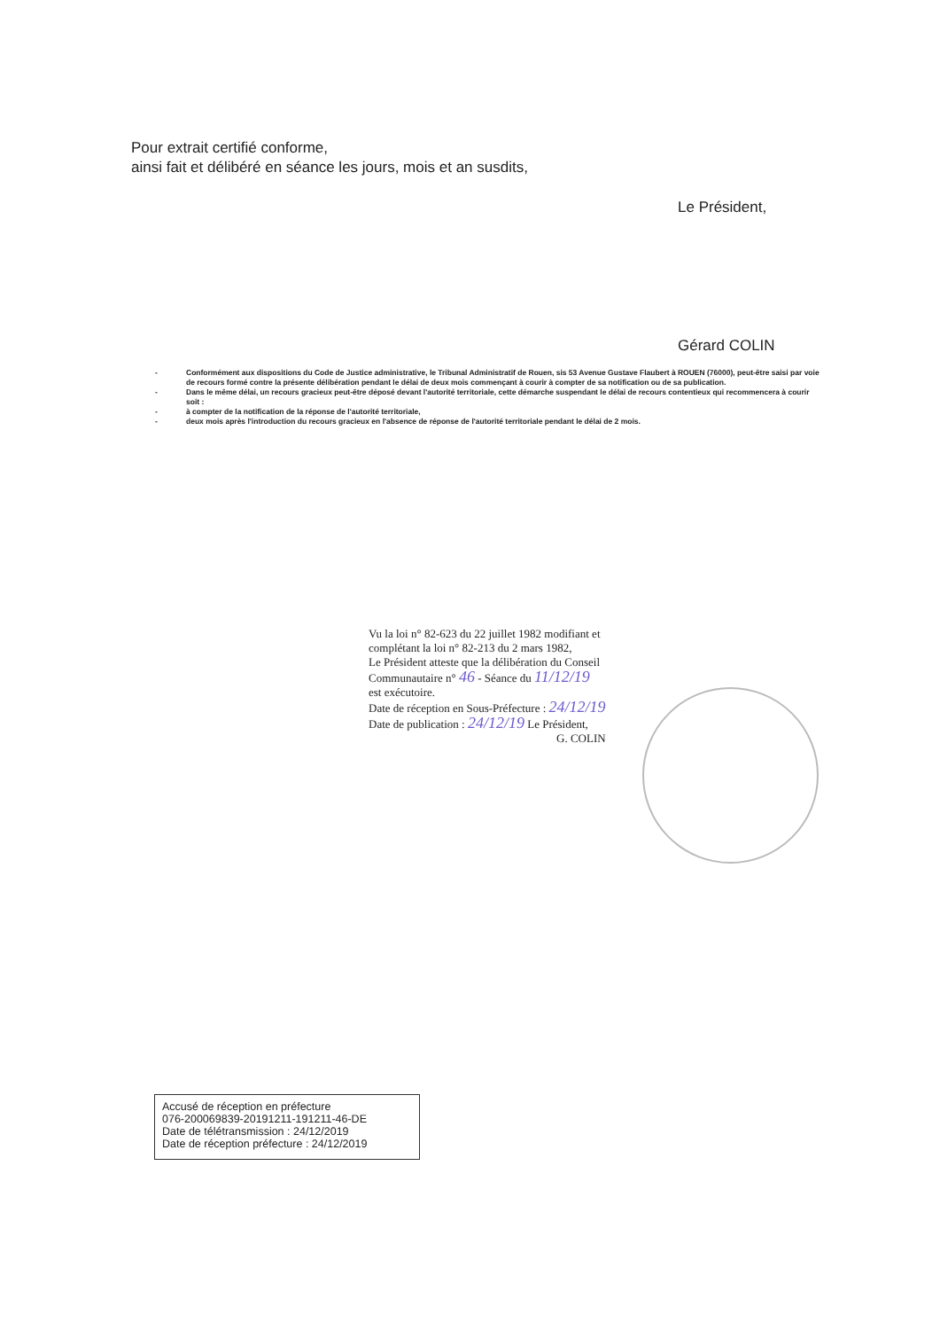Pour extrait certifié conforme,
ainsi fait et délibéré en séance les jours, mois et an susdits,
Le Président,
Gérard COLIN
- Conformément aux dispositions du Code de Justice administrative, le Tribunal Administratif de Rouen, sis 53 Avenue Gustave Flaubert à ROUEN (76000), peut-être saisi par voie de recours formé contre la présente délibération pendant le délai de deux mois commençant à courir à compter de sa notification ou de sa publication.
- Dans le même délai, un recours gracieux peut-être déposé devant l'autorité territoriale, cette démarche suspendant le délai de recours contentieux qui recommencera à courir soit :
- à compter de la notification de la réponse de l'autorité territoriale,
- deux mois après l'introduction du recours gracieux en l'absence de réponse de l'autorité territoriale pendant le délai de 2 mois.
Vu la loi n° 82-623 du 22 juillet 1982 modifiant et
complétant la loi n° 82-213 du 2 mars 1982,
Le Président atteste que la délibération du Conseil
Communautaire n° 46 - Séance du 11/12/19
est exécutoire.
Date de réception en Sous-Préfecture : 24/12/19
Date de publication : 24/12/19 Le Président,
G. COLIN
Accusé de réception en préfecture
076-200069839-20191211-191211-46-DE
Date de télétransmission : 24/12/2019
Date de réception préfecture : 24/12/2019